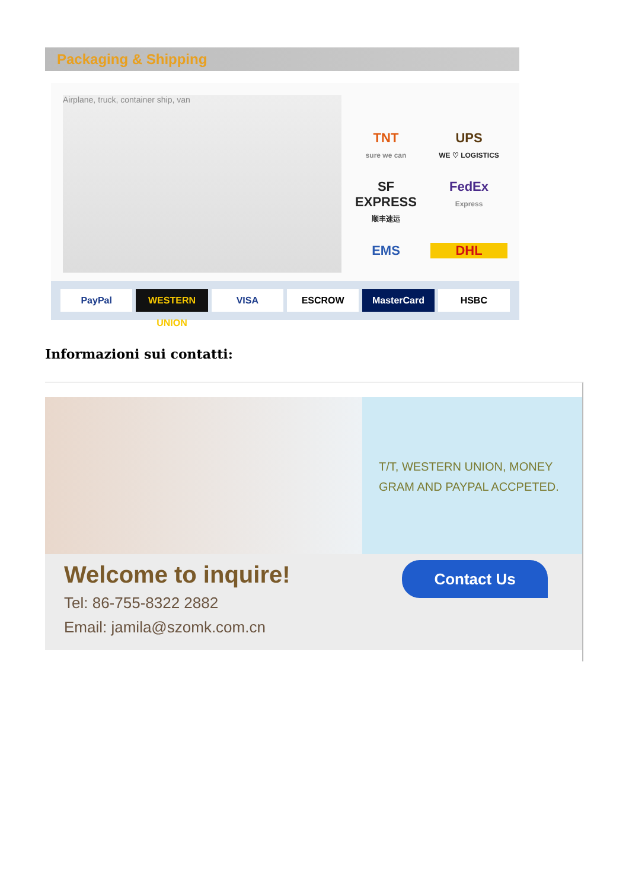Packaging & Shipping
Airplane, truck, container ship, van
TNT
sure we can
UPS
WE ♡ LOGISTICS
SF EXPRESS
顺丰速运
FedEx
Express
EMS
DHL
PayPal WESTERN UNION VISA ESCROW MasterCard HSBC
Informazioni sui contatti:
T/T, WESTERN UNION, MONEY GRAM AND PAYPAL ACCPETED.
Welcome to inquire!
Tel: 86-755-8322 2882
Email: jamila@szomk.com.cn
Contact Us